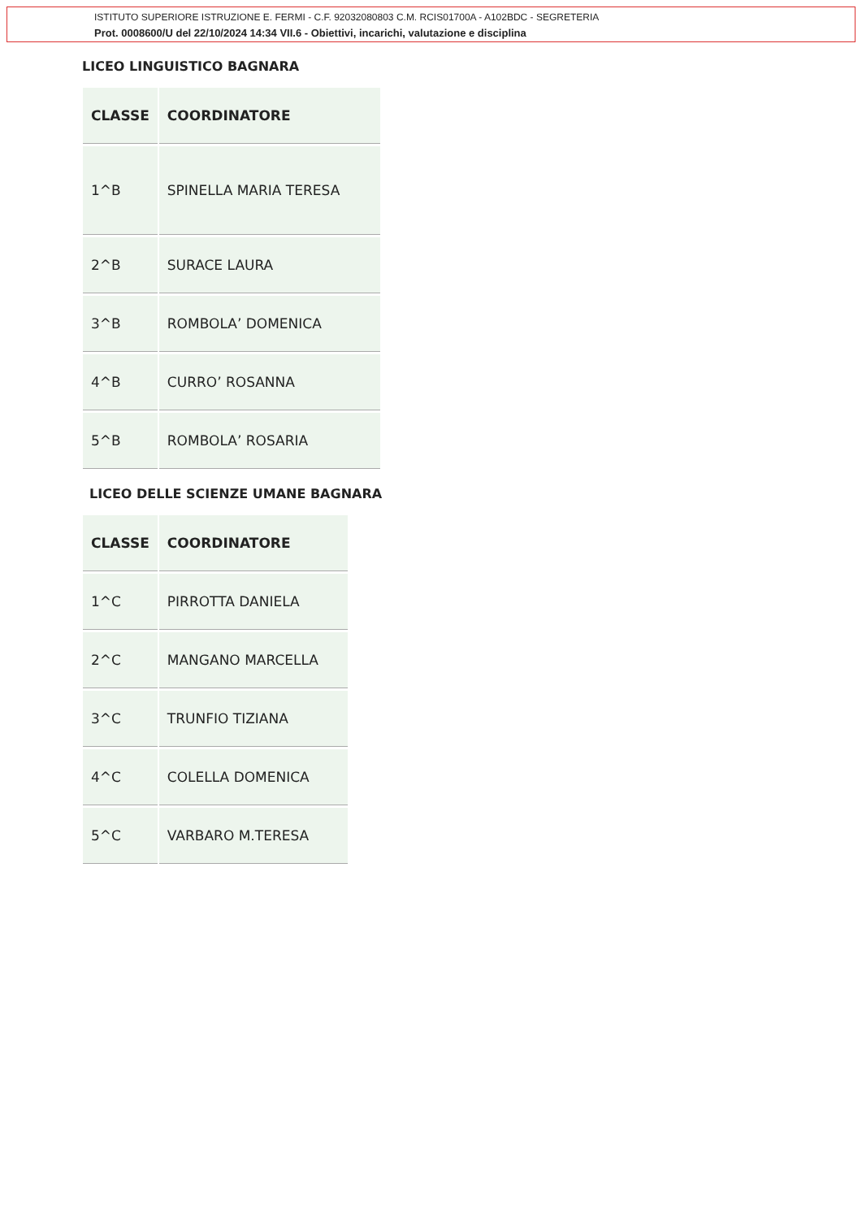ISTITUTO SUPERIORE ISTRUZIONE E. FERMI - C.F. 92032080803 C.M. RCIS01700A - A102BDC - SEGRETERIA
Prot. 0008600/U del 22/10/2024 14:34 VII.6 - Obiettivi, incarichi, valutazione e disciplina
LICEO LINGUISTICO BAGNARA
| CLASSE | COORDINATORE |
| --- | --- |
| 1^B | SPINELLA MARIA TERESA |
| 2^B | SURACE LAURA |
| 3^B | ROMBOLA’ DOMENICA |
| 4^B | CURRO’ ROSANNA |
| 5^B | ROMBOLA’ ROSARIA |
LICEO DELLE SCIENZE UMANE BAGNARA
| CLASSE | COORDINATORE |
| --- | --- |
| 1^C | PIRROTTA DANIELA |
| 2^C | MANGANO MARCELLA |
| 3^C | TRUNFIO TIZIANA |
| 4^C | COLELLA DOMENICA |
| 5^C | VARBARO M.TERESA |